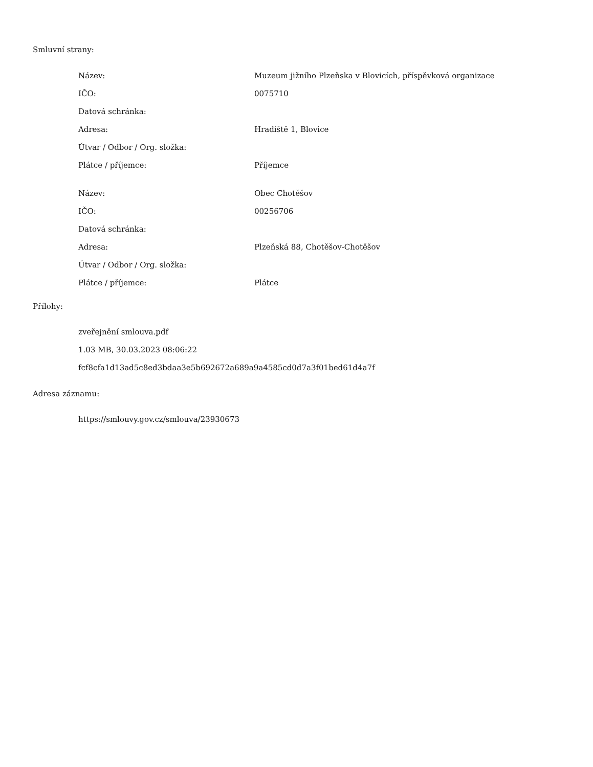Smluvní strany:
| Název: | Muzeum jižního Plzeňska v Blovicích, příspěvková organizace |
| IČO: | 0075710 |
| Datová schránka: | |
| Adresa: | Hradiště 1, Blovice |
| Útvar / Odbor / Org. složka: | |
| Plátce / příjemce: | Příjemce |
| Název: | Obec Chotěšov |
| IČO: | 00256706 |
| Datová schránka: | |
| Adresa: | Plzeňská 88, Chotěšov-Chotěšov |
| Útvar / Odbor / Org. složka: | |
| Plátce / příjemce: | Plátce |
Přílohy:
zveřejnění smlouva.pdf
1.03 MB, 30.03.2023 08:06:22
fcf8cfa1d13ad5c8ed3bdaa3e5b692672a689a9a4585cd0d7a3f01bed61d4a7f
Adresa záznamu:
https://smlouvy.gov.cz/smlouva/23930673